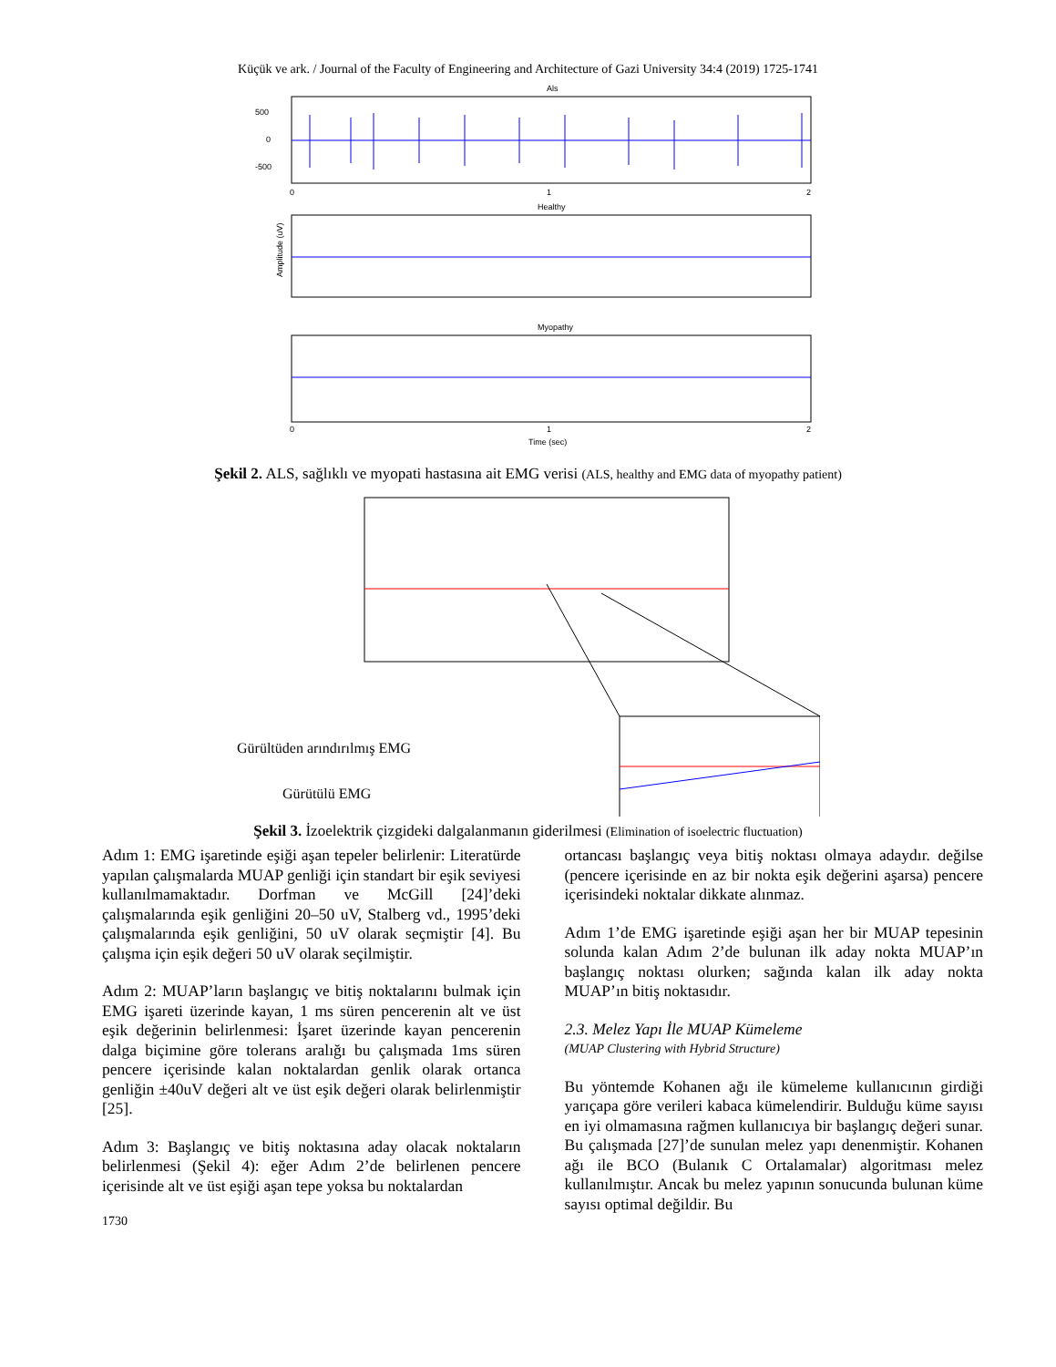Küçük ve ark. / Journal of the Faculty of Engineering and Architecture of Gazi University 34:4 (2019) 1725-1741
Als
500
0
-500
0
1
2
Healthy
Amplitude (uV)
Myopathy
0
1
2
Time (sec)
Şekil 2. ALS, sağlıklı ve myopati hastasına ait EMG verisi (ALS, healthy and EMG data of myopathy patient)
Gürültüden arındırılmış EMG
Gürütülü EMG
Şekil 3. İzoelektrik çizgideki dalgalanmanın giderilmesi (Elimination of isoelectric fluctuation)
Adım 1: EMG işaretinde eşiği aşan tepeler belirlenir: Literatürde yapılan çalışmalarda MUAP genliği için standart bir eşik seviyesi kullanılmamaktadır. Dorfman ve McGill [24]’deki çalışmalarında eşik genliğini 20–50 uV, Stalberg vd., 1995’deki çalışmalarında eşik genliğini, 50 uV olarak seçmiştir [4]. Bu çalışma için eşik değeri 50 uV olarak seçilmiştir.
Adım 2: MUAP’ların başlangıç ve bitiş noktalarını bulmak için EMG işareti üzerinde kayan, 1 ms süren pencerenin alt ve üst eşik değerinin belirlenmesi: İşaret üzerinde kayan pencerenin dalga biçimine göre tolerans aralığı bu çalışmada 1ms süren pencere içerisinde kalan noktalardan genlik olarak ortanca genliğin ±40uV değeri alt ve üst eşik değeri olarak belirlenmiştir [25].
Adım 3: Başlangıç ve bitiş noktasına aday olacak noktaların belirlenmesi (Şekil 4): eğer Adım 2’de belirlenen pencere içerisinde alt ve üst eşiği aşan tepe yoksa bu noktalardan
ortancası başlangıç veya bitiş noktası olmaya adaydır. değilse (pencere içerisinde en az bir nokta eşik değerini aşarsa) pencere içerisindeki noktalar dikkate alınmaz.
Adım 1’de EMG işaretinde eşiği aşan her bir MUAP tepesinin solunda kalan Adım 2’de bulunan ilk aday nokta MUAP’ın başlangıç noktası olurken; sağında kalan ilk aday nokta MUAP’ın bitiş noktasıdır.
2.3. Melez Yapı İle MUAP Kümeleme
(MUAP Clustering with Hybrid Structure)
Bu yöntemde Kohanen ağı ile kümeleme kullanıcının girdiği yarıçapa göre verileri kabaca kümelendirir. Bulduğu küme sayısı en iyi olmamasına rağmen kullanıcıya bir başlangıç değeri sunar. Bu çalışmada [27]’de sunulan melez yapı denenmiştir. Kohanen ağı ile BCO (Bulanık C Ortalamalar) algoritması melez kullanılmıştır. Ancak bu melez yapının sonucunda bulunan küme sayısı optimal değildir. Bu
1730